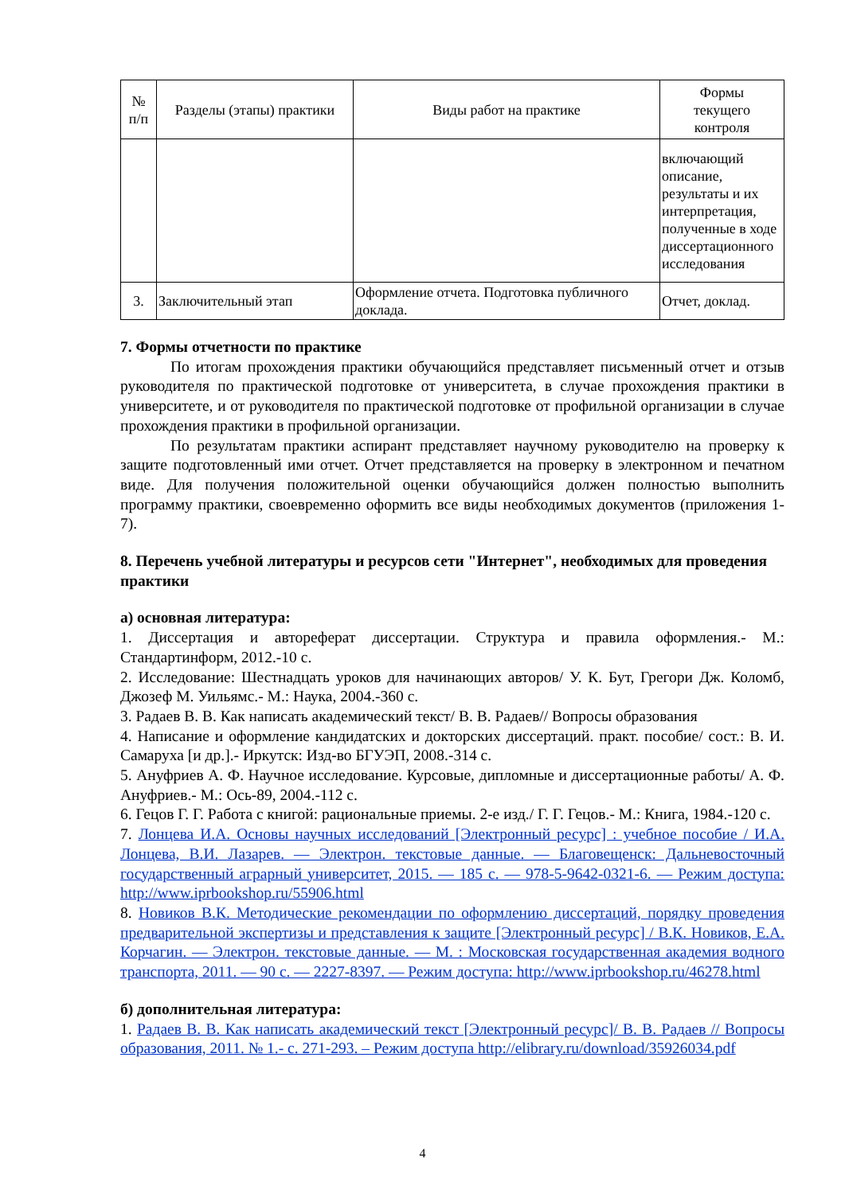| № п/п | Разделы (этапы) практики | Виды работ на практике | Формы текущего контроля |
| --- | --- | --- | --- |
| | | | включающий описание, результаты и их интерпретация, полученные в ходе диссертационного исследования |
| 3. | Заключительный этап | Оформление отчета. Подготовка публичного доклада. | Отчет, доклад. |
7. Формы отчетности по практике
По итогам прохождения практики обучающийся представляет письменный отчет и отзыв руководителя по практической подготовке от университета, в случае прохождения практики в университете, и от руководителя по практической подготовке от профильной организации в случае прохождения практики в профильной организации.
По результатам практики аспирант представляет научному руководителю на проверку к защите подготовленный ими отчет. Отчет представляется на проверку в электронном и печатном виде. Для получения положительной оценки обучающийся должен полностью выполнить программу практики, своевременно оформить все виды необходимых документов (приложения 1-7).
8. Перечень учебной литературы и ресурсов сети "Интернет", необходимых для проведения практики
а) основная литература:
1. Диссертация и автореферат диссертации. Структура и правила оформления.- М.: Стандартинформ, 2012.-10 с.
2. Исследование: Шестнадцать уроков для начинающих авторов/ У. К. Бут, Грегори Дж. Коломб, Джозеф М. Уильямс.- М.: Наука, 2004.-360 с.
3. Радаев В. В. Как написать академический текст/ В. В. Радаев// Вопросы образования
4. Написание и оформление кандидатских и докторских диссертаций. практ. пособие/ сост.: В. И. Самаруха [и др.].- Иркутск: Изд-во БГУЭП, 2008.-314 с.
5. Ануфриев А. Ф. Научное исследование. Курсовые, дипломные и диссертационные работы/ А. Ф. Ануфриев.- М.: Ось-89, 2004.-112 с.
6. Гецов Г. Г. Работа с книгой: рациональные приемы. 2-е изд./ Г. Г. Гецов.- М.: Книга, 1984.-120 с.
7. Лонцева И.А. Основы научных исследований [Электронный ресурс] : учебное пособие / И.А. Лонцева, В.И. Лазарев. — Электрон. текстовые данные. — Благовещенск: Дальневосточный государственный аграрный университет, 2015. — 185 c. — 978-5-9642-0321-6. — Режим доступа: http://www.iprbookshop.ru/55906.html
8. Новиков В.К. Методические рекомендации по оформлению диссертаций, порядку проведения предварительной экспертизы и представления к защите [Электронный ресурс] / В.К. Новиков, Е.А. Корчагин. — Электрон. текстовые данные. — М. : Московская государственная академия водного транспорта, 2011. — 90 c. — 2227-8397. — Режим доступа: http://www.iprbookshop.ru/46278.html
б) дополнительная литература:
1. Радаев В. В. Как написать академический текст [Электронный ресурс]/ В. В. Радаев // Вопросы образования, 2011. № 1.- с. 271-293. – Режим доступа http://elibrary.ru/download/35926034.pdf
4